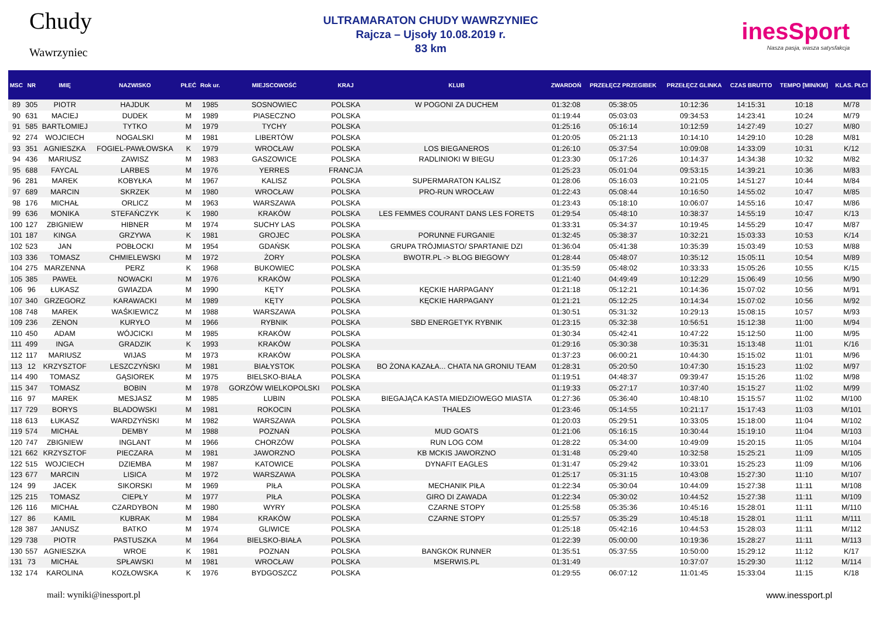Chudy
Wawrzyniec
ULTRAMARATON CHUDY WAWRZYNIEC
Rajcza – Ujsoły 10.08.2019 r.
83 km
inesSport
Nasza pasja, wasza satysfakcja
| MSC | NR | IMIĘ | NAZWISKO | PŁEĆ | Rok ur. | MIEJSCOWOŚĆ | KRAJ | KLUB | ZWARDOŃ | PRZEŁĘCZ PRZEGIBEK | PRZEŁĘCZ GLINKA | CZAS BRUTTO | TEMPO [MIN/KM] | KLAS. PŁCI |
| --- | --- | --- | --- | --- | --- | --- | --- | --- | --- | --- | --- | --- | --- | --- |
| 89 | 305 | PIOTR | HAJDUK | M | 1985 | SOSNOWIEC | POLSKA | W POGONI ZA DUCHEM | 01:32:08 | 05:38:05 | 10:12:36 | 14:15:31 | 10:18 | M/78 |
| 90 | 631 | MACIEJ | DUDEK | M | 1989 | PIASECZNO | POLSKA | | 01:19:44 | 05:03:03 | 09:34:53 | 14:23:41 | 10:24 | M/79 |
| 91 | 585 | BARTŁOMIEJ | TYTKO | M | 1979 | TYCHY | POLSKA | | 01:25:16 | 05:16:14 | 10:12:59 | 14:27:49 | 10:27 | M/80 |
| 92 | 274 | WOJCIECH | NOGALSKI | M | 1981 | LIBERTÓW | POLSKA | | 01:20:05 | 05:21:13 | 10:14:10 | 14:29:10 | 10:28 | M/81 |
| 93 | 351 | AGNIESZKA | FOGIEL-PAWŁOWSKA | K | 1979 | WROCŁAW | POLSKA | LOS BIEGANEROS | 01:26:10 | 05:37:54 | 10:09:08 | 14:33:09 | 10:31 | K/12 |
| 94 | 436 | MARIUSZ | ZAWISZ | M | 1983 | GASZOWICE | POLSKA | RADLINIOKI W BIEGU | 01:23:30 | 05:17:26 | 10:14:37 | 14:34:38 | 10:32 | M/82 |
| 95 | 688 | FAYCAL | LARBES | M | 1976 | YERRES | FRANCJA | | 01:25:23 | 05:01:04 | 09:53:15 | 14:39:21 | 10:36 | M/83 |
| 96 | 281 | MAREK | KOBYŁKA | M | 1967 | KALISZ | POLSKA | SUPERMARATON KALISZ | 01:28:06 | 05:16:03 | 10:21:05 | 14:51:27 | 10:44 | M/84 |
| 97 | 689 | MARCIN | SKRZEK | M | 1980 | WROCŁAW | POLSKA | PRO-RUN WROCŁAW | 01:22:43 | 05:08:44 | 10:16:50 | 14:55:02 | 10:47 | M/85 |
| 98 | 176 | MICHAŁ | ORLICZ | M | 1963 | WARSZAWA | POLSKA | | 01:23:43 | 05:18:10 | 10:06:07 | 14:55:16 | 10:47 | M/86 |
| 99 | 636 | MONIKA | STEFAŃCZYK | K | 1980 | KRAKÓW | POLSKA | LES FEMMES COURANT DANS LES FORETS | 01:29:54 | 05:48:10 | 10:38:37 | 14:55:19 | 10:47 | K/13 |
| 100 | 127 | ZBIGNIEW | HIBNER | M | 1974 | SUCHY LAS | POLSKA | | 01:33:31 | 05:34:37 | 10:19:45 | 14:55:29 | 10:47 | M/87 |
| 101 | 187 | KINGA | GRZYWA | K | 1981 | GROJEC | POLSKA | PORUNNE FURGANIE | 01:32:45 | 05:38:37 | 10:32:21 | 15:03:33 | 10:53 | K/14 |
| 102 | 523 | JAN | POBŁOCKI | M | 1954 | GDAŃSK | POLSKA | GRUPA TRÓJMIASTO/ SPARTANIE DZI | 01:36:04 | 05:41:38 | 10:35:39 | 15:03:49 | 10:53 | M/88 |
| 103 | 336 | TOMASZ | CHMIELEWSKI | M | 1972 | ŻORY | POLSKA | BWOTR.PL -> BLOG BIEGOWY | 01:28:44 | 05:48:07 | 10:35:12 | 15:05:11 | 10:54 | M/89 |
| 104 | 275 | MARZENNA | PERZ | K | 1968 | BUKOWIEC | POLSKA | | 01:35:59 | 05:48:02 | 10:33:33 | 15:05:26 | 10:55 | K/15 |
| 105 | 385 | PAWEŁ | NOWACKI | M | 1976 | KRAKÓW | POLSKA | | 01:21:40 | 04:49:49 | 10:12:29 | 15:06:49 | 10:56 | M/90 |
| 106 | 96 | ŁUKASZ | GWIAZDA | M | 1990 | KĘTY | POLSKA | KĘCKIE HARPAGANY | 01:21:18 | 05:12:21 | 10:14:36 | 15:07:02 | 10:56 | M/91 |
| 107 | 340 | GRZEGORZ | KARAWACKI | M | 1989 | KĘTY | POLSKA | KĘCKIE HARPAGANY | 01:21:21 | 05:12:25 | 10:14:34 | 15:07:02 | 10:56 | M/92 |
| 108 | 748 | MAREK | WAŚKIEWICZ | M | 1988 | WARSZAWA | POLSKA | | 01:30:51 | 05:31:32 | 10:29:13 | 15:08:15 | 10:57 | M/93 |
| 109 | 236 | ZENON | KURYŁO | M | 1966 | RYBNIK | POLSKA | SBD ENERGETYK RYBNIK | 01:23:15 | 05:32:38 | 10:56:51 | 15:12:38 | 11:00 | M/94 |
| 110 | 450 | ADAM | WÓJCICKI | M | 1985 | KRAKÓW | POLSKA | | 01:30:34 | 05:42:41 | 10:47:22 | 15:12:50 | 11:00 | M/95 |
| 111 | 499 | INGA | GRADZIK | K | 1993 | KRAKÓW | POLSKA | | 01:29:16 | 05:30:38 | 10:35:31 | 15:13:48 | 11:01 | K/16 |
| 112 | 117 | MARIUSZ | WIJAS | M | 1973 | KRAKÓW | POLSKA | | 01:37:23 | 06:00:21 | 10:44:30 | 15:15:02 | 11:01 | M/96 |
| 113 | 12 | KRZYSZTOF | LESZCZYŃSKI | M | 1981 | BIAŁYSTOK | POLSKA | BO ŻONA KAZAŁA... CHATA NA GRONIU TEAM | 01:28:31 | 05:20:50 | 10:47:30 | 15:15:23 | 11:02 | M/97 |
| 114 | 490 | TOMASZ | GĄSIOREK | M | 1975 | BIELSKO-BIAŁA | POLSKA | | 01:19:51 | 04:48:37 | 09:39:47 | 15:15:26 | 11:02 | M/98 |
| 115 | 347 | TOMASZ | BOBIN | M | 1978 | GORZÓW WIELKOPOLSKI | POLSKA | | 01:19:33 | 05:27:17 | 10:37:40 | 15:15:27 | 11:02 | M/99 |
| 116 | 97 | MAREK | MESJASZ | M | 1985 | LUBIN | POLSKA | BIEGAJĄCA KASTA MIEDZIOWEGO MIASTA | 01:27:36 | 05:36:40 | 10:48:10 | 15:15:57 | 11:02 | M/100 |
| 117 | 729 | BORYS | BLADOWSKI | M | 1981 | ROKOCIN | POLSKA | THALES | 01:23:46 | 05:14:55 | 10:21:17 | 15:17:43 | 11:03 | M/101 |
| 118 | 613 | ŁUKASZ | WARDZYŃSKI | M | 1982 | WARSZAWA | POLSKA | | 01:20:03 | 05:29:51 | 10:33:05 | 15:18:00 | 11:04 | M/102 |
| 119 | 574 | MICHAŁ | DEMBY | M | 1988 | POZNAŃ | POLSKA | MUD GOATS | 01:21:06 | 05:16:15 | 10:30:44 | 15:19:10 | 11:04 | M/103 |
| 120 | 747 | ZBIGNIEW | INGLANT | M | 1966 | CHORZÓW | POLSKA | RUN LOG COM | 01:28:22 | 05:34:00 | 10:49:09 | 15:20:15 | 11:05 | M/104 |
| 121 | 662 | KRZYSZTOF | PIECZARA | M | 1981 | JAWORZNO | POLSKA | KB MCKIS JAWORZNO | 01:31:48 | 05:29:40 | 10:32:58 | 15:25:21 | 11:09 | M/105 |
| 122 | 515 | WOJCIECH | DZIEMBA | M | 1987 | KATOWICE | POLSKA | DYNAFIT EAGLES | 01:31:47 | 05:29:42 | 10:33:01 | 15:25:23 | 11:09 | M/106 |
| 123 | 677 | MARCIN | LISICA | M | 1972 | WARSZAWA | POLSKA | | 01:25:17 | 05:31:15 | 10:43:08 | 15:27:30 | 11:10 | M/107 |
| 124 | 99 | JACEK | SIKORSKI | M | 1969 | PIŁA | POLSKA | MECHANIK PIŁA | 01:22:34 | 05:30:04 | 10:44:09 | 15:27:38 | 11:11 | M/108 |
| 125 | 215 | TOMASZ | CIEPŁY | M | 1977 | PIŁA | POLSKA | GIRO DI ZAWADA | 01:22:34 | 05:30:02 | 10:44:52 | 15:27:38 | 11:11 | M/109 |
| 126 | 116 | MICHAŁ | CZARDYBON | M | 1980 | WYRY | POLSKA | CZARNE STOPY | 01:25:58 | 05:35:36 | 10:45:16 | 15:28:01 | 11:11 | M/110 |
| 127 | 86 | KAMIL | KUBRAK | M | 1984 | KRAKÓW | POLSKA | CZARNE STOPY | 01:25:57 | 05:35:29 | 10:45:18 | 15:28:01 | 11:11 | M/111 |
| 128 | 387 | JANUSZ | BATKO | M | 1974 | GLIWICE | POLSKA | | 01:25:18 | 05:42:16 | 10:44:53 | 15:28:03 | 11:11 | M/112 |
| 129 | 738 | PIOTR | PASTUSZKA | M | 1964 | BIELSKO-BIAŁA | POLSKA | | 01:22:39 | 05:00:00 | 10:19:36 | 15:28:27 | 11:11 | M/113 |
| 130 | 557 | AGNIESZKA | WROE | K | 1981 | POZNAN | POLSKA | BANGKOK RUNNER | 01:35:51 | 05:37:55 | 10:50:00 | 15:29:12 | 11:12 | K/17 |
| 131 | 73 | MICHAŁ | SPŁAWSKI | M | 1981 | WROCŁAW | POLSKA | MSERWIS.PL | 01:31:49 | | 10:37:07 | 15:29:30 | 11:12 | M/114 |
| 132 | 174 | KAROLINA | KOZŁOWSKA | K | 1976 | BYDGOSZCZ | POLSKA | | 01:29:55 | 06:07:12 | 11:01:45 | 15:33:04 | 11:15 | K/18 |
mail: wyniki@inessport.pl www.inessport.pl